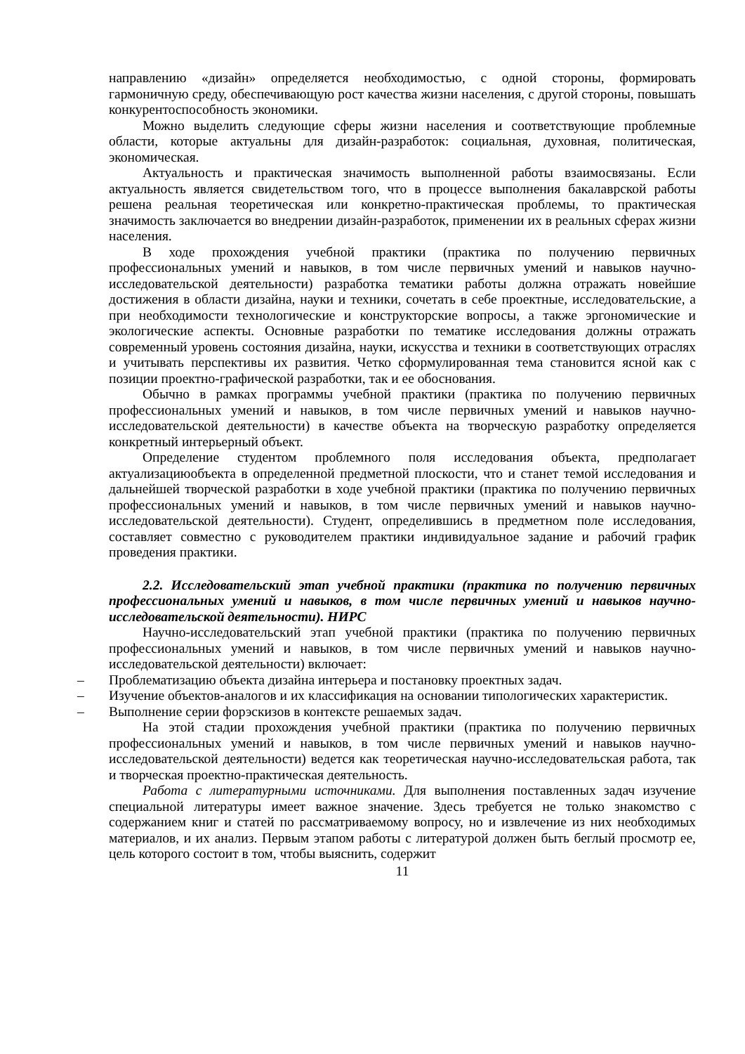направлению «дизайн» определяется необходимостью, с одной стороны, формировать гармоничную среду, обеспечивающую рост качества жизни населения, с другой стороны, повышать конкурентоспособность экономики.
Можно выделить следующие сферы жизни населения и соответствующие проблемные области, которые актуальны для дизайн-разработок: социальная, духовная, политическая, экономическая.
Актуальность и практическая значимость выполненной работы взаимосвязаны. Если актуальность является свидетельством того, что в процессе выполнения бакалаврской работы решена реальная теоретическая или конкретно-практическая проблемы, то практическая значимость заключается во внедрении дизайн-разработок, применении их в реальных сферах жизни населения.
В ходе прохождения учебной практики (практика по получению первичных профессиональных умений и навыков, в том числе первичных умений и навыков научно-исследовательской деятельности) разработка тематики работы должна отражать новейшие достижения в области дизайна, науки и техники, сочетать в себе проектные, исследовательские, а при необходимости технологические и конструкторские вопросы, а также эргономические и экологические аспекты. Основные разработки по тематике исследования должны отражать современный уровень состояния дизайна, науки, искусства и техники в соответствующих отраслях и учитывать перспективы их развития. Четко сформулированная тема становится ясной как с позиции проектно-графической разработки, так и ее обоснования.
Обычно в рамках программы учебной практики (практика по получению первичных профессиональных умений и навыков, в том числе первичных умений и навыков научно-исследовательской деятельности) в качестве объекта на творческую разработку определяется конкретный интерьерный объект.
Определение студентом проблемного поля исследования объекта, предполагает актуализациюобъекта в определенной предметной плоскости, что и станет темой исследования и дальнейшей творческой разработки в ходе учебной практики (практика по получению первичных профессиональных умений и навыков, в том числе первичных умений и навыков научно-исследовательской деятельности). Студент, определившись в предметном поле исследования, составляет совместно с руководителем практики индивидуальное задание и рабочий график проведения практики.
2.2. Исследовательский этап учебной практики (практика по получению первичных профессиональных умений и навыков, в том числе первичных умений и навыков научно-исследовательской деятельности). НИРС
Научно-исследовательский этап учебной практики (практика по получению первичных профессиональных умений и навыков, в том числе первичных умений и навыков научно-исследовательской деятельности) включает:
– Проблематизацию объекта дизайна интерьера и постановку проектных задач.
– Изучение объектов-аналогов и их классификация на основании типологических характеристик.
– Выполнение серии форэскизов в контексте решаемых задач.
На этой стадии прохождения учебной практики (практика по получению первичных профессиональных умений и навыков, в том числе первичных умений и навыков научно-исследовательской деятельности) ведется как теоретическая научно-исследовательская работа, так и творческая проектно-практическая деятельность.
Работа с литературными источниками. Для выполнения поставленных задач изучение специальной литературы имеет важное значение. Здесь требуется не только знакомство с содержанием книг и статей по рассматриваемому вопросу, но и извлечение из них необходимых материалов, и их анализ. Первым этапом работы с литературой должен быть беглый просмотр ее, цель которого состоит в том, чтобы выяснить, содержит
11